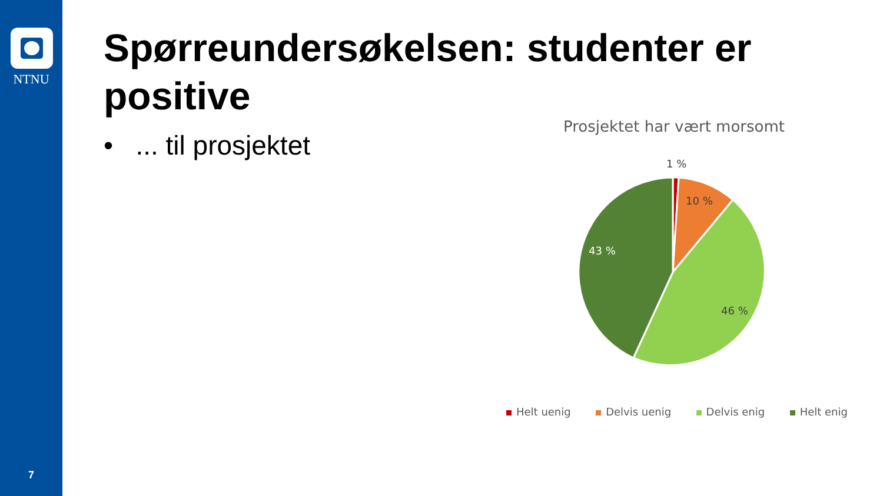NTNU
7
Spørreundersøkelsen: studenter er positive
• ... til prosjektet
Prosjektet har vært morsomt
1 %
10 %
43 %
46 %
Helt uenig Delvis uenig Delvis enig Helt enig